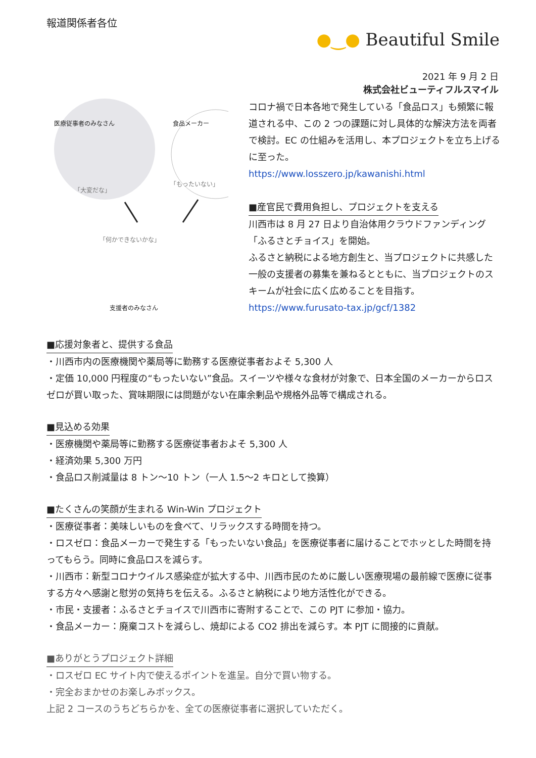報道関係者各位
●‿● Beautiful Smile
2021 年 9 月 2 日
株式会社ビューティフルスマイル
医療従事者のみなさん
「大変だな」
食品メーカー
「もったいない」
「何かできないかな」
支援者のみなさん
コロナ禍で日本各地で発生している「食品ロス」も頻繁に報道される中、この 2 つの課題に対し具体的な解決方法を両者で検討。EC の仕組みを活用し、本プロジェクトを立ち上げるに至った。
https://www.losszero.jp/kawanishi.html
■産官民で費用負担し、プロジェクトを支える
川西市は 8 月 27 日より自治体用クラウドファンディング「ふるさとチョイス」を開始。
ふるさと納税による地方創生と、当プロジェクトに共感した一般の支援者の募集を兼ねるとともに、当プロジェクトのスキームが社会に広く広めることを目指す。
https://www.furusato-tax.jp/gcf/1382
■応援対象者と、提供する食品
・川西市内の医療機関や薬局等に勤務する医療従事者およそ 5,300 人
・定価 10,000 円程度の“もったいない”食品。スイーツや様々な食材が対象で、日本全国のメーカーからロスゼロが買い取った、賞味期限には問題がない在庫余剰品や規格外品等で構成される。
■見込める効果
・医療機関や薬局等に勤務する医療従事者およそ 5,300 人
・経済効果 5,300 万円
・食品ロス削減量は 8 トン～10 トン（一人 1.5～2 キロとして換算）
■たくさんの笑顔が生まれる Win-Win プロジェクト
・医療従事者：美味しいものを食べて、リラックスする時間を持つ。
・ロスゼロ：食品メーカーで発生する「もったいない食品」を医療従事者に届けることでホッとした時間を持ってもらう。同時に食品ロスを減らす。
・川西市：新型コロナウイルス感染症が拡大する中、川西市民のために厳しい医療現場の最前線で医療に従事する方々へ感謝と慰労の気持ちを伝える。ふるさと納税により地方活性化ができる。
・市民・支援者：ふるさとチョイスで川西市に寄附することで、この PJT に参加・協力。
・食品メーカー：廃棄コストを減らし、焼却による CO2 排出を減らす。本 PJT に間接的に貢献。
■ありがとうプロジェクト詳細
・ロスゼロ EC サイト内で使えるポイントを進呈。自分で買い物する。
・完全おまかせのお楽しみボックス。
上記 2 コースのうちどちらかを、全ての医療従事者に選択していただく。